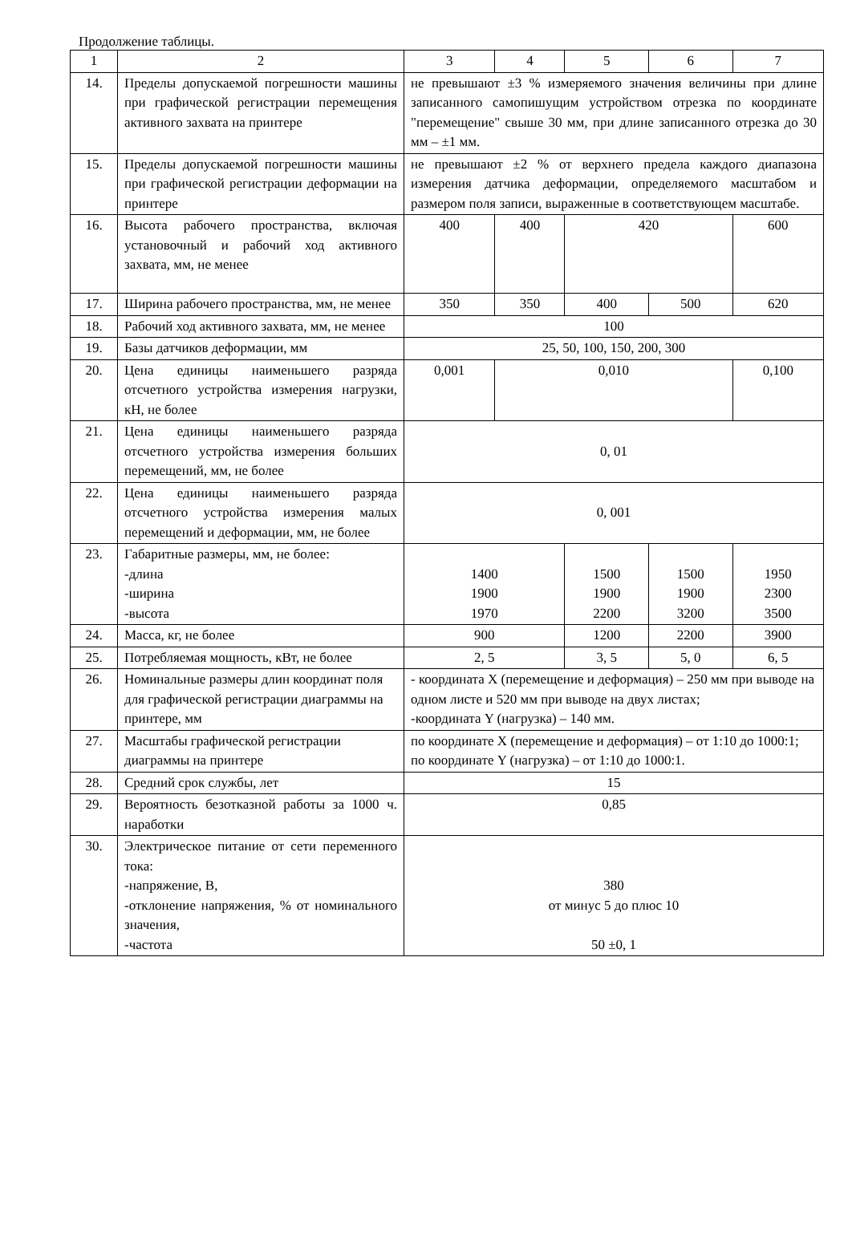Продолжение таблицы.
| 1 | 2 | 3 | 4 | 5 | 6 | 7 |
| --- | --- | --- | --- | --- | --- | --- |
| 14. | Пределы допускаемой погрешности машины при графической регистрации перемещения активного захвата на принтере | не превышают ±3 % измеряемого значения величины при длине записанного самопишущим устройством отрезка по координате "перемещение" свыше 30 мм, при длине записанного отрезка до 30 мм – ±1 мм. | | | | |
| 15. | Пределы допускаемой погрешности машины при графической регистрации деформации на принтере | не превышают ±2 % от верхнего предела каждого диапазона измерения датчика деформации, определяемого масштабом и размером поля записи, выраженные в соответствующем масштабе. | | | | |
| 16. | Высота рабочего пространства, включая установочный и рабочий ход активного захвата, мм, не менее | 400 | 400 | 420 | | 600 |
| 17. | Ширина рабочего пространства, мм, не менее | 350 | 350 | 400 | 500 | 620 |
| 18. | Рабочий ход активного захвата, мм, не менее | 100 | | | | |
| 19. | Базы датчиков деформации, мм | 25, 50, 100, 150, 200, 300 | | | | |
| 20. | Цена единицы наименьшего разряда отсчетного устройства измерения нагрузки, кН, не более | 0,001 | 0,010 | | | 0,100 |
| 21. | Цена единицы наименьшего разряда отсчетного устройства измерения больших перемещений, мм, не более | 0, 01 | | | | |
| 22. | Цена единицы наименьшего разряда отсчетного устройства измерения малых перемещений и деформации, мм, не более | 0, 001 | | | | |
| 23. | Габаритные размеры, мм, не более: -длина -ширина -высота | 1400 1900 1970 | | 1500 1900 2200 | 1500 1900 3200 | 1950 2300 3500 |
| 24. | Масса, кг, не более | 900 | | 1200 | 2200 | 3900 |
| 25. | Потребляемая мощность, кВт, не более | 2, 5 | | 3, 5 | 5, 0 | 6, 5 |
| 26. | Номинальные размеры длин координат поля для графической регистрации диаграммы на принтере, мм | - координата X (перемещение и деформация) – 250 мм при выводе на одном листе и 520 мм при выводе на двух листах; -координата Y (нагрузка) – 140 мм. | | | | |
| 27. | Масштабы графической регистрации диаграммы на принтере | по координате X (перемещение и деформация) – от 1:10 до 1000:1; по координате Y (нагрузка) – от 1:10 до 1000:1. | | | | |
| 28. | Средний срок службы, лет | 15 | | | | |
| 29. | Вероятность безотказной работы за 1000 ч. наработки | 0,85 | | | | |
| 30. | Электрическое питание от сети переменного тока: -напряжение, В, -отклонение напряжения, % от номинального значения, -частота | 380 от минус 5 до плюс 10 50 ±0, 1 | | | | |